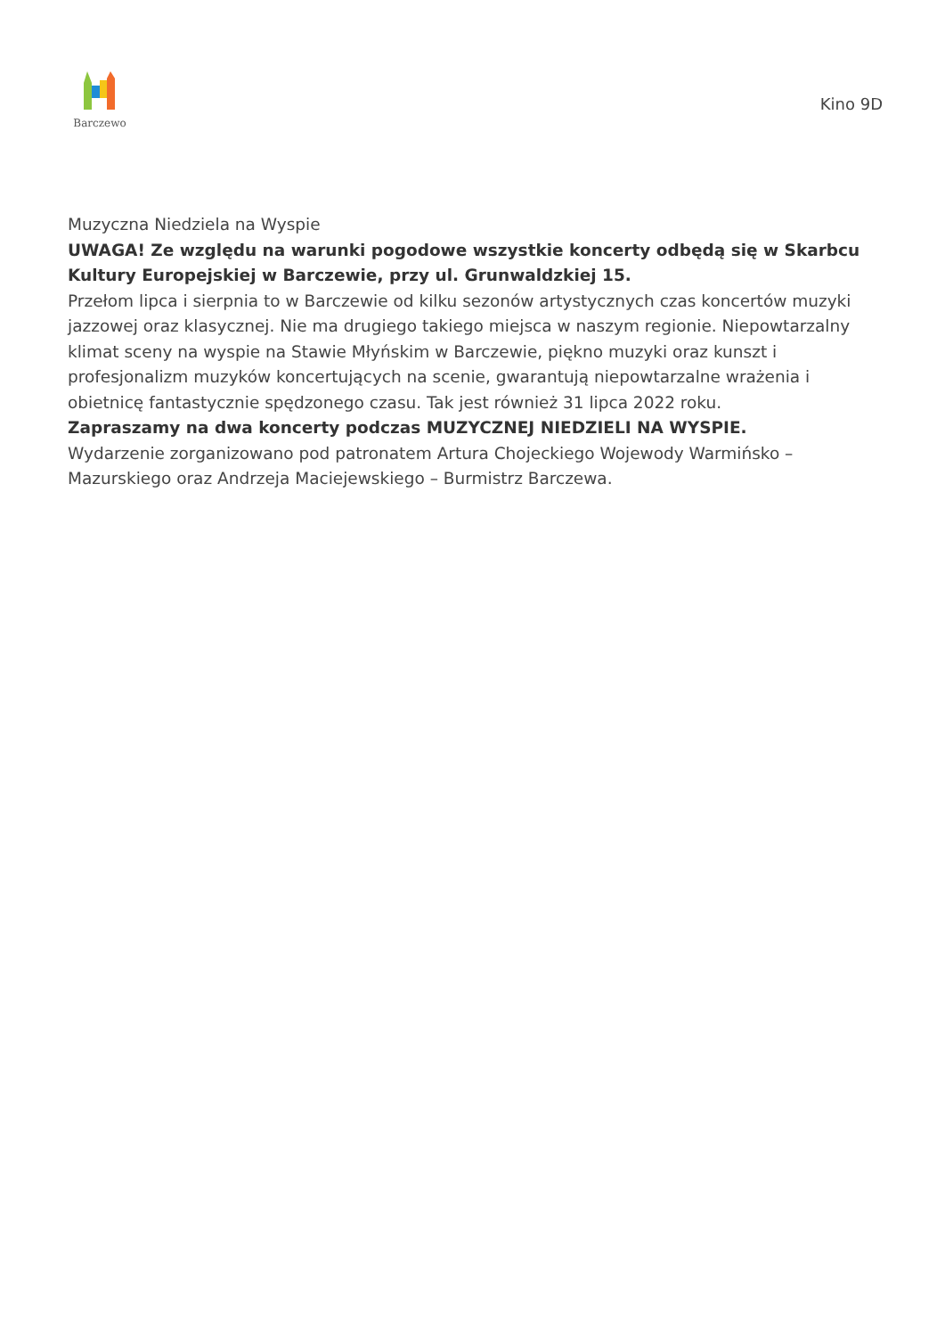Barczewo
Kino 9D
Muzyczna Niedziela na Wyspie
UWAGA! Ze względu na warunki pogodowe wszystkie koncerty odbędą się w Skarbcu Kultury Europejskiej w Barczewie, przy ul. Grunwaldzkiej 15.
Przełom lipca i sierpnia to w Barczewie od kilku sezonów artystycznych czas koncertów muzyki jazzowej oraz klasycznej. Nie ma drugiego takiego miejsca w naszym regionie. Niepowtarzalny klimat sceny na wyspie na Stawie Młyńskim w Barczewie, piękno muzyki oraz kunszt i profesjonalizm muzyków koncertujących na scenie, gwarantują niepowtarzalne wrażenia i obietnicę fantastycznie spędzonego czasu. Tak jest również 31 lipca 2022 roku.
Zapraszamy na dwa koncerty podczas MUZYCZNEJ NIEDZIELI NA WYSPIE.
Wydarzenie zorganizowano pod patronatem Artura Chojeckiego Wojewody Warmińsko – Mazurskiego oraz Andrzeja Maciejewskiego – Burmistrz Barczewa.